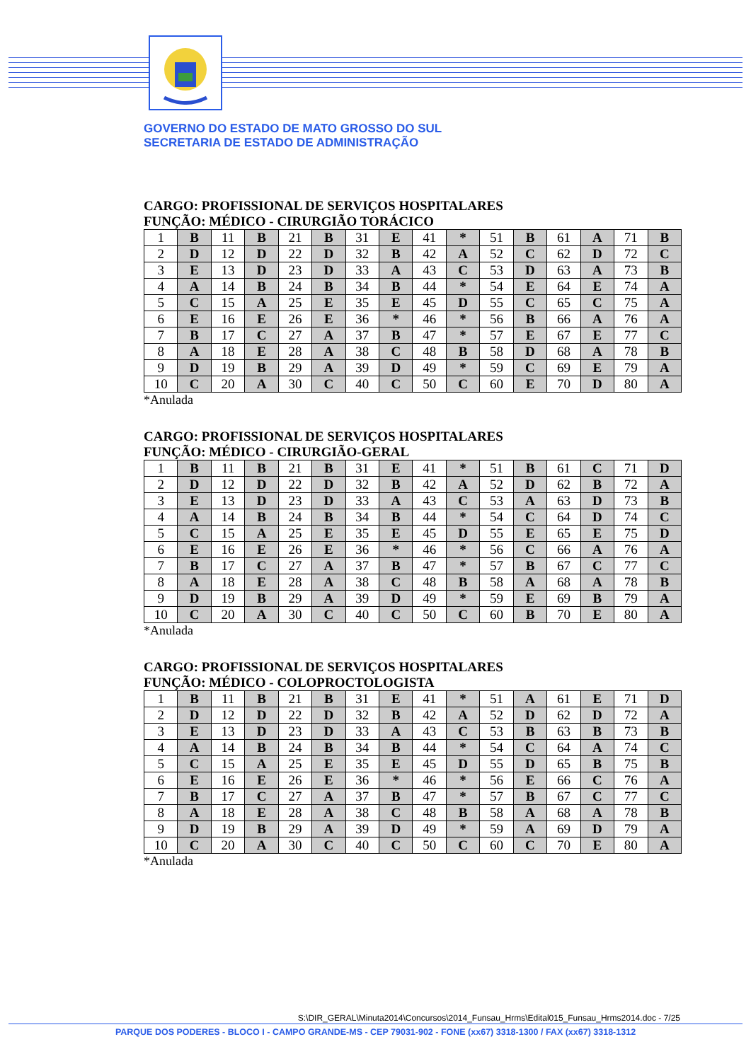GOVERNO DO ESTADO DE MATO GROSSO DO SUL
SECRETARIA DE ESTADO DE ADMINISTRAÇÃO
CARGO: PROFISSIONAL DE SERVIÇOS HOSPITALARES
FUNÇÃO: MÉDICO - CIRURGIÃO TORÁCICO
| 1 | B | 11 | B | 21 | B | 31 | E | 41 | * | 51 | B | 61 | A | 71 | B |
| 2 | D | 12 | D | 22 | D | 32 | B | 42 | A | 52 | C | 62 | D | 72 | C |
| 3 | E | 13 | D | 23 | D | 33 | A | 43 | C | 53 | D | 63 | A | 73 | B |
| 4 | A | 14 | B | 24 | B | 34 | B | 44 | * | 54 | E | 64 | E | 74 | A |
| 5 | C | 15 | A | 25 | E | 35 | E | 45 | D | 55 | C | 65 | C | 75 | A |
| 6 | E | 16 | E | 26 | E | 36 | * | 46 | * | 56 | B | 66 | A | 76 | A |
| 7 | B | 17 | C | 27 | A | 37 | B | 47 | * | 57 | E | 67 | E | 77 | C |
| 8 | A | 18 | E | 28 | A | 38 | C | 48 | B | 58 | D | 68 | A | 78 | B |
| 9 | D | 19 | B | 29 | A | 39 | D | 49 | * | 59 | C | 69 | E | 79 | A |
| 10 | C | 20 | A | 30 | C | 40 | C | 50 | C | 60 | E | 70 | D | 80 | A |
*Anulada
CARGO: PROFISSIONAL DE SERVIÇOS HOSPITALARES
FUNÇÃO: MÉDICO - CIRURGIÃO-GERAL
| 1 | B | 11 | B | 21 | B | 31 | E | 41 | * | 51 | B | 61 | C | 71 | D |
| 2 | D | 12 | D | 22 | D | 32 | B | 42 | A | 52 | D | 62 | B | 72 | A |
| 3 | E | 13 | D | 23 | D | 33 | A | 43 | C | 53 | A | 63 | D | 73 | B |
| 4 | A | 14 | B | 24 | B | 34 | B | 44 | * | 54 | C | 64 | D | 74 | C |
| 5 | C | 15 | A | 25 | E | 35 | E | 45 | D | 55 | E | 65 | E | 75 | D |
| 6 | E | 16 | E | 26 | E | 36 | * | 46 | * | 56 | C | 66 | A | 76 | A |
| 7 | B | 17 | C | 27 | A | 37 | B | 47 | * | 57 | B | 67 | C | 77 | C |
| 8 | A | 18 | E | 28 | A | 38 | C | 48 | B | 58 | A | 68 | A | 78 | B |
| 9 | D | 19 | B | 29 | A | 39 | D | 49 | * | 59 | E | 69 | B | 79 | A |
| 10 | C | 20 | A | 30 | C | 40 | C | 50 | C | 60 | B | 70 | E | 80 | A |
*Anulada
CARGO: PROFISSIONAL DE SERVIÇOS HOSPITALARES
FUNÇÃO: MÉDICO - COLOPROCTOLOGISTA
| 1 | B | 11 | B | 21 | B | 31 | E | 41 | * | 51 | A | 61 | E | 71 | D |
| 2 | D | 12 | D | 22 | D | 32 | B | 42 | A | 52 | D | 62 | D | 72 | A |
| 3 | E | 13 | D | 23 | D | 33 | A | 43 | C | 53 | B | 63 | B | 73 | B |
| 4 | A | 14 | B | 24 | B | 34 | B | 44 | * | 54 | C | 64 | A | 74 | C |
| 5 | C | 15 | A | 25 | E | 35 | E | 45 | D | 55 | D | 65 | B | 75 | B |
| 6 | E | 16 | E | 26 | E | 36 | * | 46 | * | 56 | E | 66 | C | 76 | A |
| 7 | B | 17 | C | 27 | A | 37 | B | 47 | * | 57 | B | 67 | C | 77 | C |
| 8 | A | 18 | E | 28 | A | 38 | C | 48 | B | 58 | A | 68 | A | 78 | B |
| 9 | D | 19 | B | 29 | A | 39 | D | 49 | * | 59 | A | 69 | D | 79 | A |
| 10 | C | 20 | A | 30 | C | 40 | C | 50 | C | 60 | C | 70 | E | 80 | A |
*Anulada
S:\DIR_GERAL\Minuta2014\Concursos\2014_Funsau_Hrms\Edital015_Funsau_Hrms2014.doc - 7/25
PARQUE DOS PODERES - BLOCO I - CAMPO GRANDE-MS - CEP 79031-902 - FONE (xx67) 3318-1300 / FAX (xx67) 3318-1312